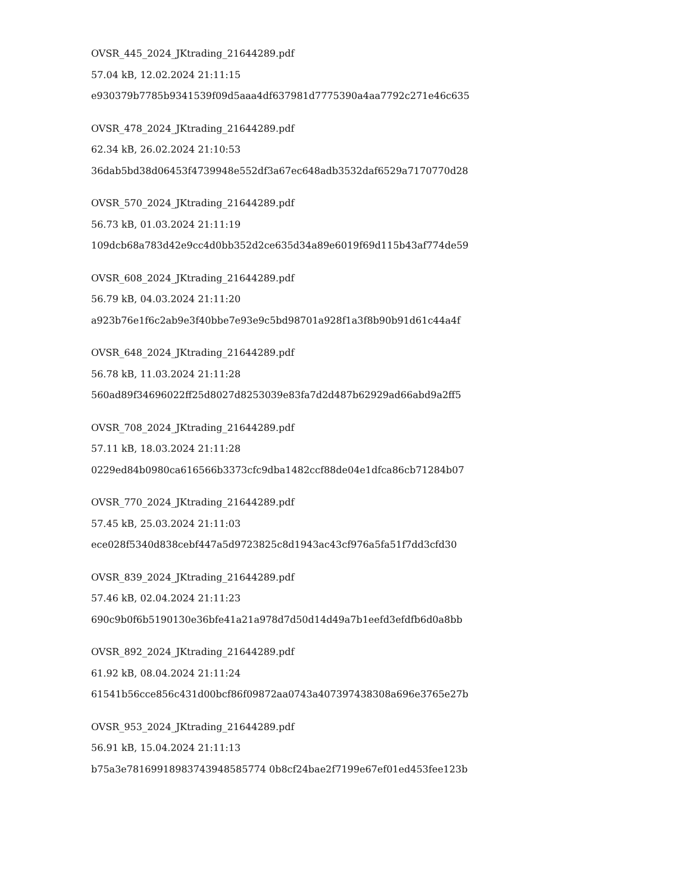OVSR_445_2024_JKtrading_21644289.pdf
57.04 kB, 12.02.2024 21:11:15
e930379b7785b9341539f09d5aaa4df637981d7775390a4aa7792c271e46c635
OVSR_478_2024_JKtrading_21644289.pdf
62.34 kB, 26.02.2024 21:10:53
36dab5bd38d06453f4739948e552df3a67ec648adb3532daf6529a7170770d28
OVSR_570_2024_JKtrading_21644289.pdf
56.73 kB, 01.03.2024 21:11:19
109dcb68a783d42e9cc4d0bb352d2ce635d34a89e6019f69d115b43af774de59
OVSR_608_2024_JKtrading_21644289.pdf
56.79 kB, 04.03.2024 21:11:20
a923b76e1f6c2ab9e3f40bbe7e93e9c5bd98701a928f1a3f8b90b91d61c44a4f
OVSR_648_2024_JKtrading_21644289.pdf
56.78 kB, 11.03.2024 21:11:28
560ad89f34696022ff25d8027d8253039e83fa7d2d487b62929ad66abd9a2ff5
OVSR_708_2024_JKtrading_21644289.pdf
57.11 kB, 18.03.2024 21:11:28
0229ed84b0980ca616566b3373cfc9dba1482ccf88de04e1dfca86cb71284b07
OVSR_770_2024_JKtrading_21644289.pdf
57.45 kB, 25.03.2024 21:11:03
ece028f5340d838cebf447a5d9723825c8d1943ac43cf976a5fa51f7dd3cfd30
OVSR_839_2024_JKtrading_21644289.pdf
57.46 kB, 02.04.2024 21:11:23
690c9b0f6b5190130e36bfe41a21a978d7d50d14d49a7b1eefd3efdfb6d0a8bb
OVSR_892_2024_JKtrading_21644289.pdf
61.92 kB, 08.04.2024 21:11:24
61541b56cce856c431d00bcf86f09872aa0743a407397438308a696e3765e27b
OVSR_953_2024_JKtrading_21644289.pdf
56.91 kB, 15.04.2024 21:11:13
b75a3e78169918983743948585774 0b8cf24bae2f7199e67ef01ed453fee123b